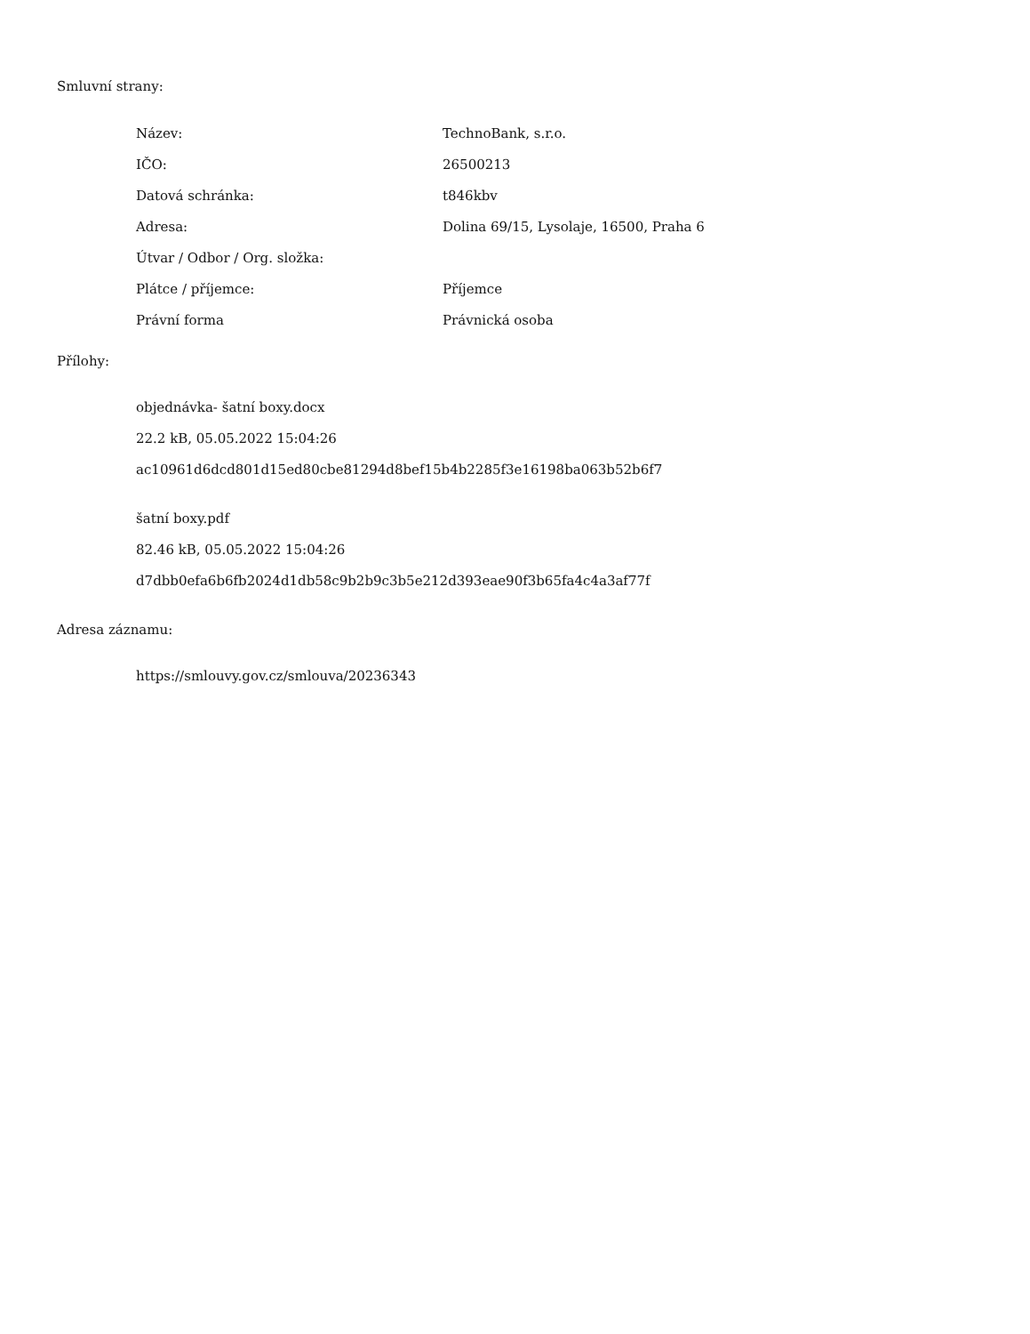Smluvní strany:
| Název: | TechnoBank, s.r.o. |
| IČO: | 26500213 |
| Datová schránka: | t846kbv |
| Adresa: | Dolina 69/15, Lysolaje, 16500, Praha 6 |
| Útvar / Odbor / Org. složka: | |
| Plátce / příjemce: | Příjemce |
| Právní forma | Právnická osoba |
Přílohy:
objednávka- šatní boxy.docx
22.2 kB, 05.05.2022 15:04:26
ac10961d6dcd801d15ed80cbe81294d8bef15b4b2285f3e16198ba063b52b6f7
šatní boxy.pdf
82.46 kB, 05.05.2022 15:04:26
d7dbb0efa6b6fb2024d1db58c9b2b9c3b5e212d393eae90f3b65fa4c4a3af77f
Adresa záznamu:
https://smlouvy.gov.cz/smlouva/20236343